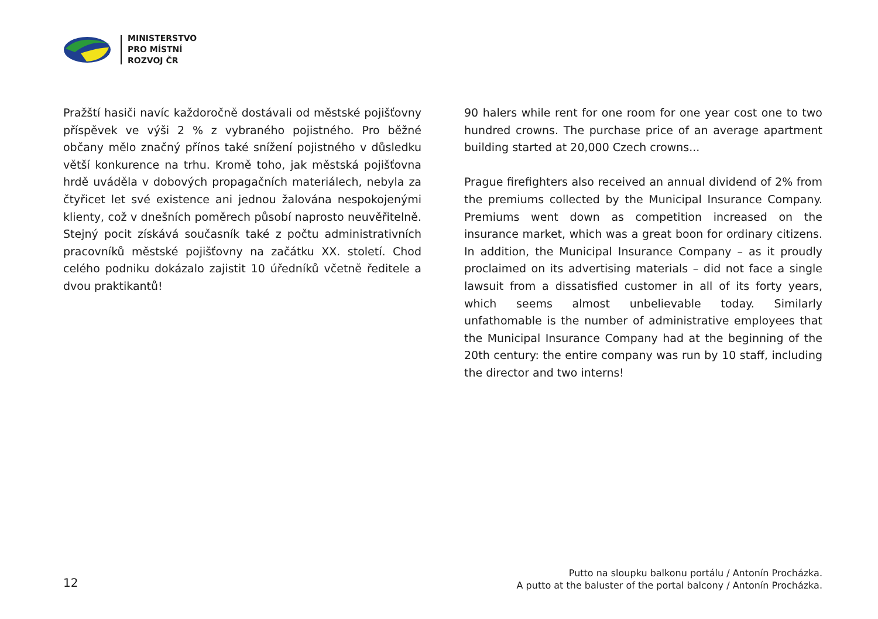MINISTERSTVO
PRO MÍSTNÍ
ROZVOJ ČR
Pražští hasiči navíc každoročně dostávali od městské pojišťovny příspěvek ve výši 2 % z vybraného pojistného. Pro běžné občany mělo značný přínos také snížení pojistného v důsledku větší konkurence na trhu. Kromě toho, jak městská pojišťovna hrdě uváděla v dobových propagačních materiálech, nebyla za čtyřicet let své existence ani jednou žalována nespokojenými klienty, což v dnešních poměrech působí naprosto neuvěřitelně. Stejný pocit získává současník také z počtu administrativních pracovníků městské pojišťovny na začátku XX. století. Chod celého podniku dokázalo zajistit 10 úředníků včetně ředitele a dvou praktikantů!
90 halers while rent for one room for one year cost one to two hundred crowns. The purchase price of an average apartment building started at 20,000 Czech crowns...
Prague firefighters also received an annual dividend of 2% from the premiums collected by the Municipal Insurance Company. Premiums went down as competition increased on the insurance market, which was a great boon for ordinary citizens. In addition, the Municipal Insurance Company – as it proudly proclaimed on its advertising materials – did not face a single lawsuit from a dissatisfied customer in all of its forty years, which seems almost unbelievable today. Similarly unfathomable is the number of administrative employees that the Municipal Insurance Company had at the beginning of the 20th century: the entire company was run by 10 staff, including the director and two interns!
12
Putto na sloupku balkonu portálu / Antonín Procházka.
A putto at the baluster of the portal balcony / Antonín Procházka.